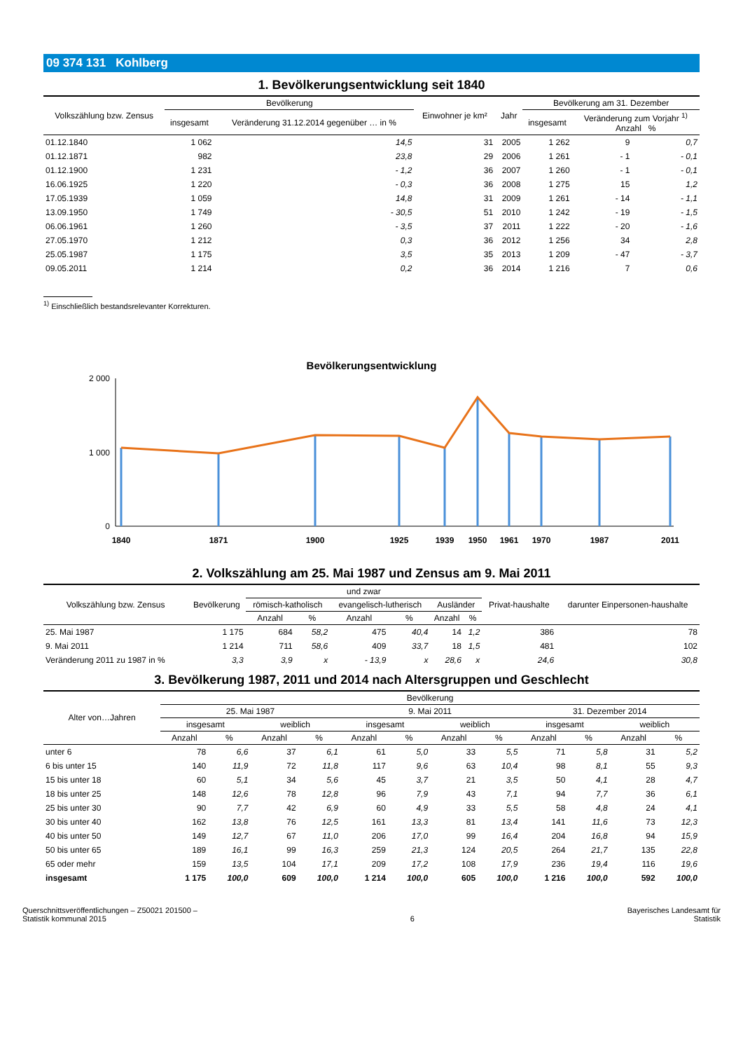09 374 131 Kohlberg
1. Bevölkerungsentwicklung seit 1840
| Volkszählung bzw. Zensus | Bevölkerung | | Einwohner je km² | Jahr | Bevölkerung am 31. Dezember | | |
| --- | --- | --- | --- | --- | --- | --- | --- |
| | insgesamt | Veränderung 31.12.2014 gegenüber … in % | | | insgesamt | Veränderung zum Vorjahr <sup>1)</sup> Anzahl % | |
| 01.12.1840 | 1 062 | 14,5 | 31 | 2005 | 1 262 | 9 | 0,7 |
| 01.12.1871 | 982 | 23,8 | 29 | 2006 | 1 261 | - 1 | - 0,1 |
| 01.12.1900 | 1 231 | - 1,2 | 36 | 2007 | 1 260 | - 1 | - 0,1 |
| 16.06.1925 | 1 220 | - 0,3 | 36 | 2008 | 1 275 | 15 | 1,2 |
| 17.05.1939 | 1 059 | 14,8 | 31 | 2009 | 1 261 | - 14 | - 1,1 |
| 13.09.1950 | 1 749 | - 30,5 | 51 | 2010 | 1 242 | - 19 | - 1,5 |
| 06.06.1961 | 1 260 | - 3,5 | 37 | 2011 | 1 222 | - 20 | - 1,6 |
| 27.05.1970 | 1 212 | 0,3 | 36 | 2012 | 1 256 | 34 | 2,8 |
| 25.05.1987 | 1 175 | 3,5 | 35 | 2013 | 1 209 | - 47 | - 3,7 |
| 09.05.2011 | 1 214 | 0,2 | 36 | 2014 | 1 216 | 7 | 0,6 |
<sup>1)</sup> Einschließlich bestandsrelevanter Korrekturen.
Bevölkerungsentwicklung
2 000
0
1 000
1840
1871
1900
1925
1939
1950
1961
1970
1987
2011
2. Volkszählung am 25. Mai 1987 und Zensus am 9. Mai 2011
| Volkszählung bzw. Zensus | Bevölkerung | und zwar | | | | | | Privat-haushalte | darunter Einpersonen-haushalte |
| --- | --- | --- | --- | --- | --- | --- | --- | --- | --- |
| | | römisch-katholisch | | evangelisch-lutherisch | | Ausländer | | | |
| | | Anzahl | % | Anzahl | % | Anzahl | % | | |
| 25. Mai 1987 | 1 175 | 684 | 58,2 | 475 | 40,4 | 14 | 1,2 | 386 | 78 |
| 9. Mai 2011 | 1 214 | 711 | 58,6 | 409 | 33,7 | 18 | 1,5 | 481 | 102 |
| Veränderung 2011 zu 1987 in % | 3,3 | 3,9 | x | - 13,9 | x | 28,6 | x | 24,6 | 30,8 |
3. Bevölkerung 1987, 2011 und 2014 nach Altersgruppen und Geschlecht
| Alter von…Jahren | Bevölkerung | | | | | | | | | | | |
| --- | --- | --- | --- | --- | --- | --- | --- | --- | --- | --- | --- | --- |
| | 25. Mai 1987 | | | | 9. Mai 2011 | | | | 31. Dezember 2014 | | | |
| | insgesamt | | weiblich | | insgesamt | | weiblich | | insgesamt | | weiblich | |
| | Anzahl | % | Anzahl | % | Anzahl | % | Anzahl | % | Anzahl | % | Anzahl | % |
| unter 6 | 78 | 6,6 | 37 | 6,1 | 61 | 5,0 | 33 | 5,5 | 71 | 5,8 | 31 | 5,2 |
| 6 bis unter 15 | 140 | 11,9 | 72 | 11,8 | 117 | 9,6 | 63 | 10,4 | 98 | 8,1 | 55 | 9,3 |
| 15 bis unter 18 | 60 | 5,1 | 34 | 5,6 | 45 | 3,7 | 21 | 3,5 | 50 | 4,1 | 28 | 4,7 |
| 18 bis unter 25 | 148 | 12,6 | 78 | 12,8 | 96 | 7,9 | 43 | 7,1 | 94 | 7,7 | 36 | 6,1 |
| 25 bis unter 30 | 90 | 7,7 | 42 | 6,9 | 60 | 4,9 | 33 | 5,5 | 58 | 4,8 | 24 | 4,1 |
| 30 bis unter 40 | 162 | 13,8 | 76 | 12,5 | 161 | 13,3 | 81 | 13,4 | 141 | 11,6 | 73 | 12,3 |
| 40 bis unter 50 | 149 | 12,7 | 67 | 11,0 | 206 | 17,0 | 99 | 16,4 | 204 | 16,8 | 94 | 15,9 |
| 50 bis unter 65 | 189 | 16,1 | 99 | 16,3 | 259 | 21,3 | 124 | 20,5 | 264 | 21,7 | 135 | 22,8 |
| 65 oder mehr | 159 | 13,5 | 104 | 17,1 | 209 | 17,2 | 108 | 17,9 | 236 | 19,4 | 116 | 19,6 |
| insgesamt | 1 175 | 100,0 | 609 | 100,0 | 1 214 | 100,0 | 605 | 100,0 | 1 216 | 100,0 | 592 | 100,0 |
Querschnittsveröffentlichungen – Z50021 201500 –
Statistik kommunal 2015
6 Bayerisches Landesamt für
Statistik